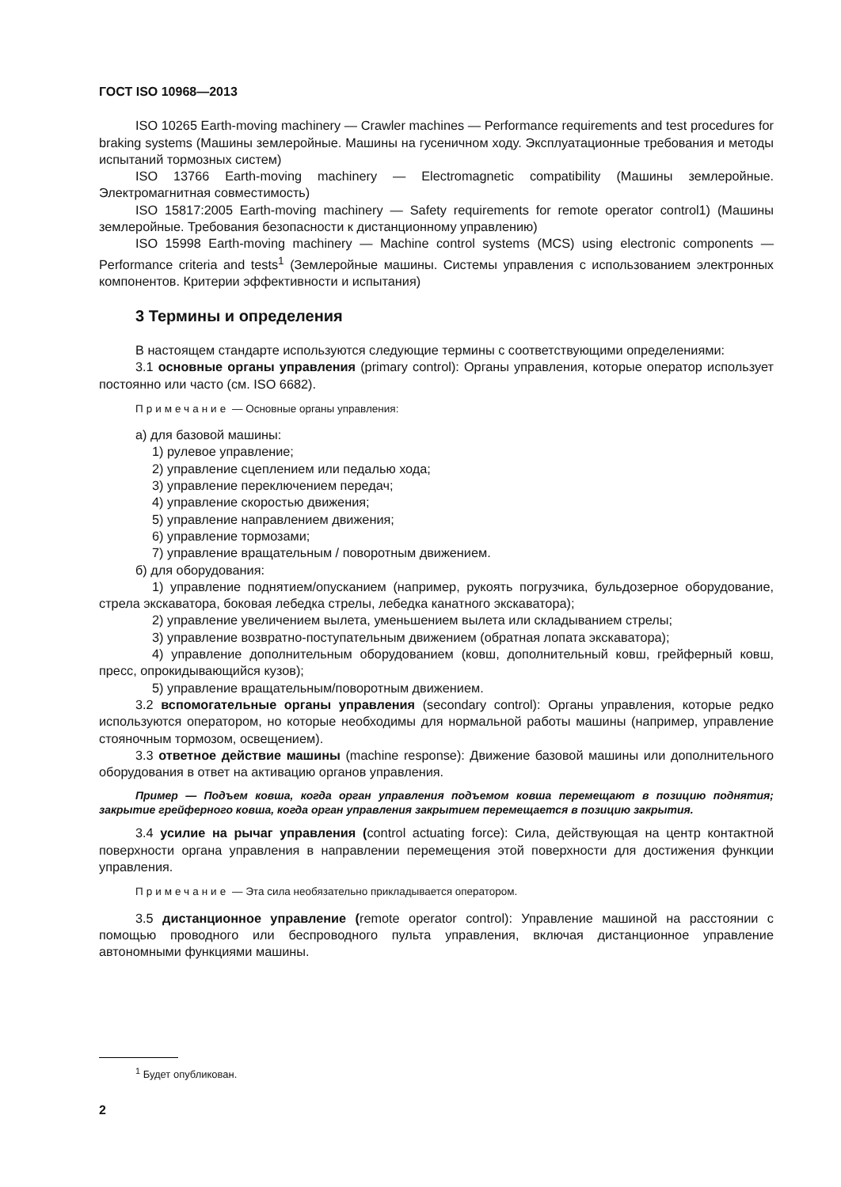ГОСТ ISO 10968—2013
ISO 10265 Earth-moving machinery — Crawler machines — Performance requirements and test procedures for braking systems (Машины землеройные. Машины на гусеничном ходу. Эксплуатационные требования и методы испытаний тормозных систем)
ISO 13766 Earth-moving machinery — Electromagnetic compatibility (Машины землеройные. Электромагнитная совместимость)
ISO 15817:2005 Earth-moving machinery — Safety requirements for remote operator control1) (Машины землеройные. Требования безопасности к дистанционному управлению)
ISO 15998 Earth-moving machinery — Machine control systems (MCS) using electronic components — Performance criteria and tests<sup>1</sup> (Землеройные машины. Системы управления с использованием электронных компонентов. Критерии эффективности и испытания)
3 Термины и определения
В настоящем стандарте используются следующие термины с соответствующими определениями:
3.1 основные органы управления (primary control): Органы управления, которые оператор использует постоянно или часто (см. ISO 6682).
Примечание — Основные органы управления:
а) для базовой машины:
1) рулевое управление;
2) управление сцеплением или педалью хода;
3) управление переключением передач;
4) управление скоростью движения;
5) управление направлением движения;
6) управление тормозами;
7) управление вращательным / поворотным движением.
б) для оборудования:
1) управление поднятием/опусканием (например, рукоять погрузчика, бульдозерное оборудование, стрела экскаватора, боковая лебедка стрелы, лебедка канатного экскаватора);
2) управление увеличением вылета, уменьшением вылета или складыванием стрелы;
3) управление возвратно-поступательным движением (обратная лопата экскаватора);
4) управление дополнительным оборудованием (ковш, дополнительный ковш, грейферный ковш, пресс, опрокидывающийся кузов);
5) управление вращательным/поворотным движением.
3.2 вспомогательные органы управления (secondary control): Органы управления, которые редко используются оператором, но которые необходимы для нормальной работы машины (например, управление стояночным тормозом, освещением).
3.3 ответное действие машины (machine response): Движение базовой машины или дополнительного оборудования в ответ на активацию органов управления.
Пример — Подъем ковша, когда орган управления подъемом ковша перемещают в позицию поднятия; закрытие грейферного ковша, когда орган управления закрытием перемещается в позицию закрытия.
3.4 усилие на рычаг управления (control actuating force): Сила, действующая на центр контактной поверхности органа управления в направлении перемещения этой поверхности для достижения функции управления.
Примечание — Эта сила необязательно прикладывается оператором.
3.5 дистанционное управление (remote operator control): Управление машиной на расстоянии с помощью проводного или беспроводного пульта управления, включая дистанционное управление автономными функциями машины.
<sup>1</sup> Будет опубликован.
2